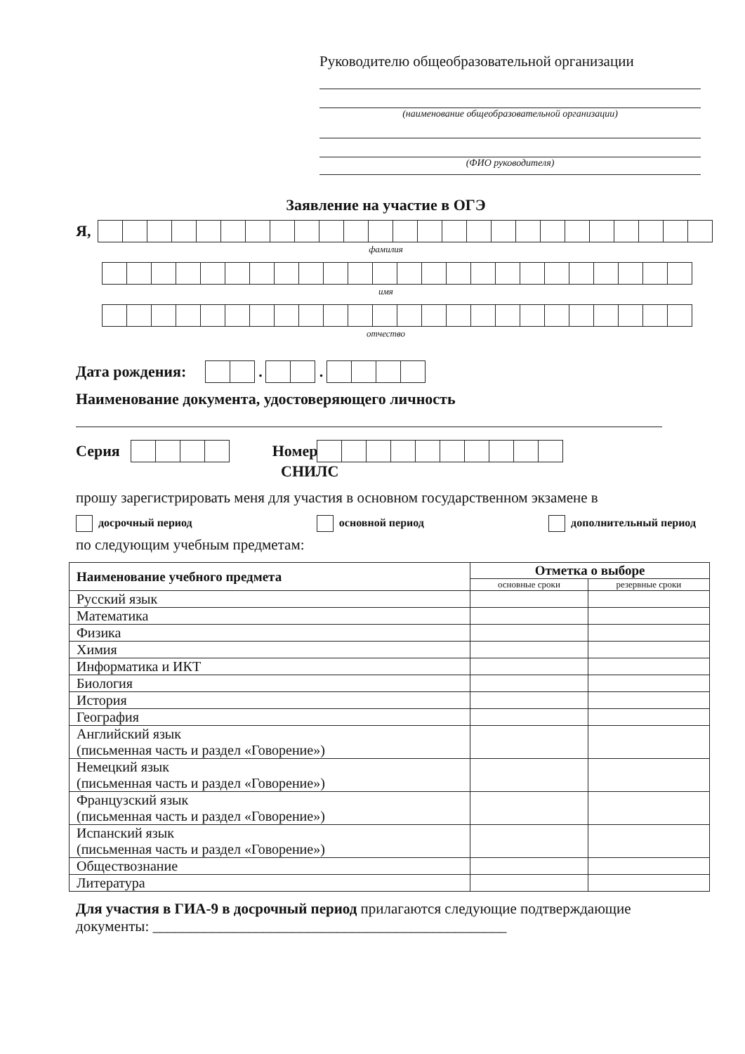Руководителю общеобразовательной организации
(наименование общеобразовательной организации)
(ФИО руководителя)
Заявление на участие в ОГЭ
Я,
фамилия
имя
отчество
Дата рождения:
.
.
Наименование документа, удостоверяющего личность
Серия
Номер
СНИЛС
прошу зарегистрировать меня для участия в основном государственном экзамене в
досрочный период основной период дополнительный период
по следующим учебным предметам:
| Наименование учебного предмета | Отметка о выборе | |
| --- | --- | --- |
| | основные сроки | резервные сроки |
| Русский язык | | |
| Математика | | |
| Физика | | |
| Химия | | |
| Информатика и ИКТ | | |
| Биология | | |
| История | | |
| География | | |
| Английский язык (письменная часть и раздел «Говорение») | | |
| Немецкий язык (письменная часть и раздел «Говорение») | | |
| Французский язык (письменная часть и раздел «Говорение») | | |
| Испанский язык (письменная часть и раздел «Говорение») | | |
| Обществознание | | |
| Литература | | |
Для участия в ГИА-9 в досрочный период прилагаются следующие подтверждающие документы: ________________________________________________